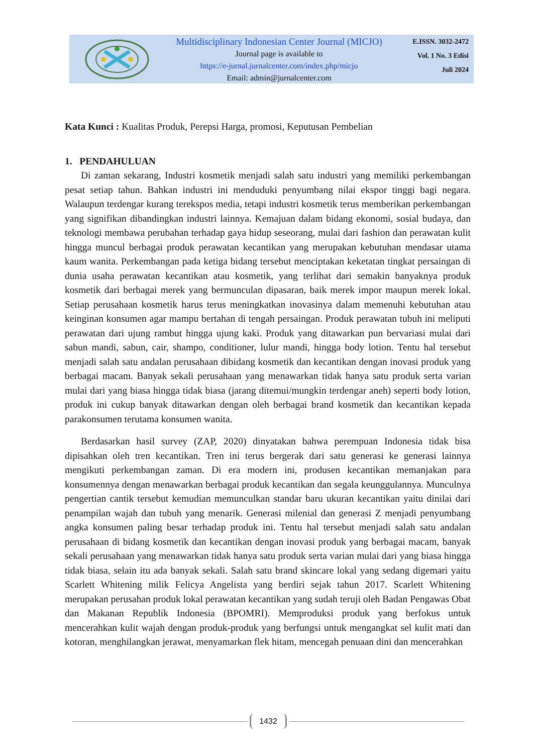Multidisciplinary Indonesian Center Journal (MICJO)
Journal page is available to
https://e-jurnal.jurnalcenter.com/index.php/micjo
Email: admin@jurnalcenter.com
E.ISSN. 3032-2472
Vol. 1 No. 3 Edisi
Juli 2024
Kata Kunci : Kualitas Produk, Perepsi Harga, promosi, Keputusan Pembelian
1. PENDAHULUAN
Di zaman sekarang, Industri kosmetik menjadi salah satu industri yang memiliki perkembangan pesat setiap tahun. Bahkan industri ini menduduki penyumbang nilai ekspor tinggi bagi negara. Walaupun terdengar kurang terekspos media, tetapi industri kosmetik terus memberikan perkembangan yang signifikan dibandingkan industri lainnya. Kemajuan dalam bidang ekonomi, sosial budaya, dan teknologi membawa perubahan terhadap gaya hidup seseorang, mulai dari fashion dan perawatan kulit hingga muncul berbagai produk perawatan kecantikan yang merupakan kebutuhan mendasar utama kaum wanita. Perkembangan pada ketiga bidang tersebut menciptakan keketatan tingkat persaingan di dunia usaha perawatan kecantikan atau kosmetik, yang terlihat dari semakin banyaknya produk kosmetik dari berbagai merek yang bermunculan dipasaran, baik merek impor maupun merek lokal. Setiap perusahaan kosmetik harus terus meningkatkan inovasinya dalam memenuhi kebutuhan atau keinginan konsumen agar mampu bertahan di tengah persaingan. Produk perawatan tubuh ini meliputi perawatan dari ujung rambut hingga ujung kaki. Produk yang ditawarkan pun bervariasi mulai dari sabun mandi, sabun, cair, shampo, conditioner, lulur mandi, hingga body lotion. Tentu hal tersebut menjadi salah satu andalan perusahaan dibidang kosmetik dan kecantikan dengan inovasi produk yang berbagai macam. Banyak sekali perusahaan yang menawarkan tidak hanya satu produk serta varian mulai dari yang biasa hingga tidak biasa (jarang ditemui/mungkin terdengar aneh) seperti body lotion, produk ini cukup banyak ditawarkan dengan oleh berbagai brand kosmetik dan kecantikan kepada parakonsumen terutama konsumen wanita.
Berdasarkan hasil survey (ZAP, 2020) dinyatakan bahwa perempuan Indonesia tidak bisa dipisahkan oleh tren kecantikan. Tren ini terus bergerak dari satu generasi ke generasi lainnya mengikuti perkembangan zaman. Di era modern ini, produsen kecantikan memanjakan para konsumennya dengan menawarkan berbagai produk kecantikan dan segala keunggulannya. Munculnya pengertian cantik tersebut kemudian memunculkan standar baru ukuran kecantikan yaitu dinilai dari penampilan wajah dan tubuh yang menarik. Generasi milenial dan generasi Z menjadi penyumbang angka konsumen paling besar terhadap produk ini. Tentu hal tersebut menjadi salah satu andalan perusahaan di bidang kosmetik dan kecantikan dengan inovasi produk yang berbagai macam, banyak sekali perusahaan yang menawarkan tidak hanya satu produk serta varian mulai dari yang biasa hingga tidak biasa, selain itu ada banyak sekali. Salah satu brand skincare lokal yang sedang digemari yaitu Scarlett Whitening milik Felicya Angelista yang berdiri sejak tahun 2017. Scarlett Whitening merupakan perusahan produk lokal perawatan kecantikan yang sudah teruji oleh Badan Pengawas Obat dan Makanan Republik Indonesia (BPOMRI). Memproduksi produk yang berfokus untuk mencerahkan kulit wajah dengan produk-produk yang berfungsi untuk mengangkat sel kulit mati dan kotoran, menghilangkan jerawat, menyamarkan flek hitam, mencegah penuaan dini dan mencerahkan
1432